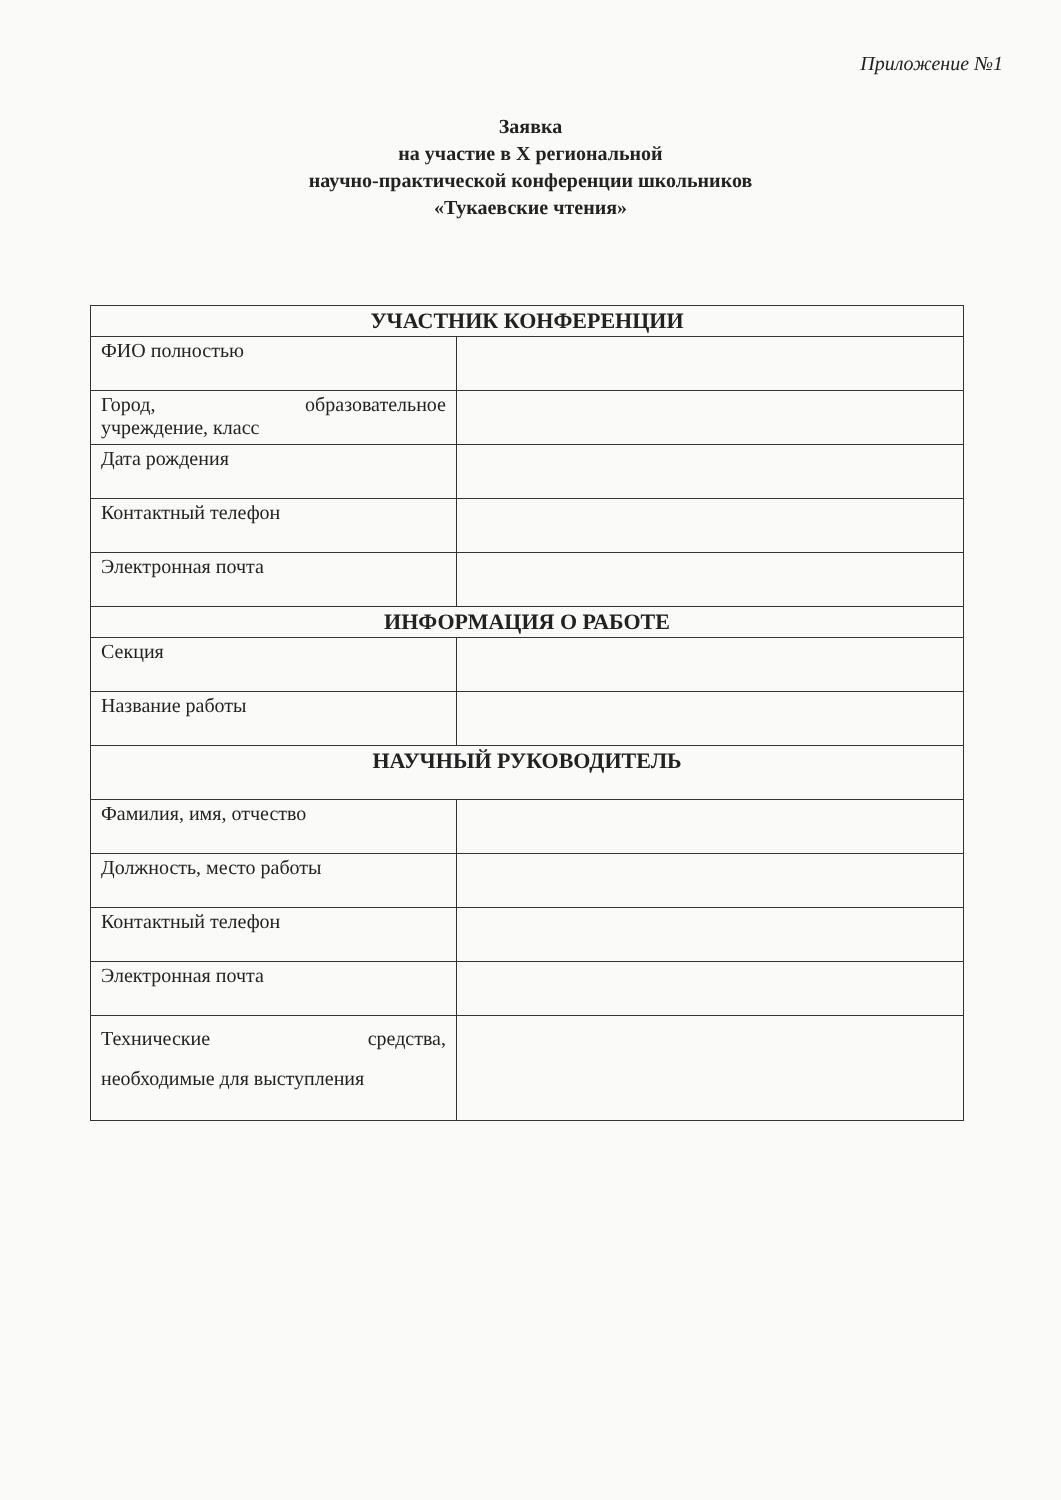Приложение №1
Заявка
на участие в X региональной
научно-практической конференции школьников
«Тукаевские чтения»
| УЧАСТНИК КОНФЕРЕНЦИИ | |
| --- | --- |
| ФИО полностью | |
| Город, образовательное учреждение, класс | |
| Дата рождения | |
| Контактный телефон | |
| Электронная почта | |
| ИНФОРМАЦИЯ О РАБОТЕ | |
| Секция | |
| Название работы | |
| НАУЧНЫЙ РУКОВОДИТЕЛЬ | |
| Фамилия, имя, отчество | |
| Должность, место работы | |
| Контактный телефон | |
| Электронная почта | |
| Технические средства, необходимые для выступления | |